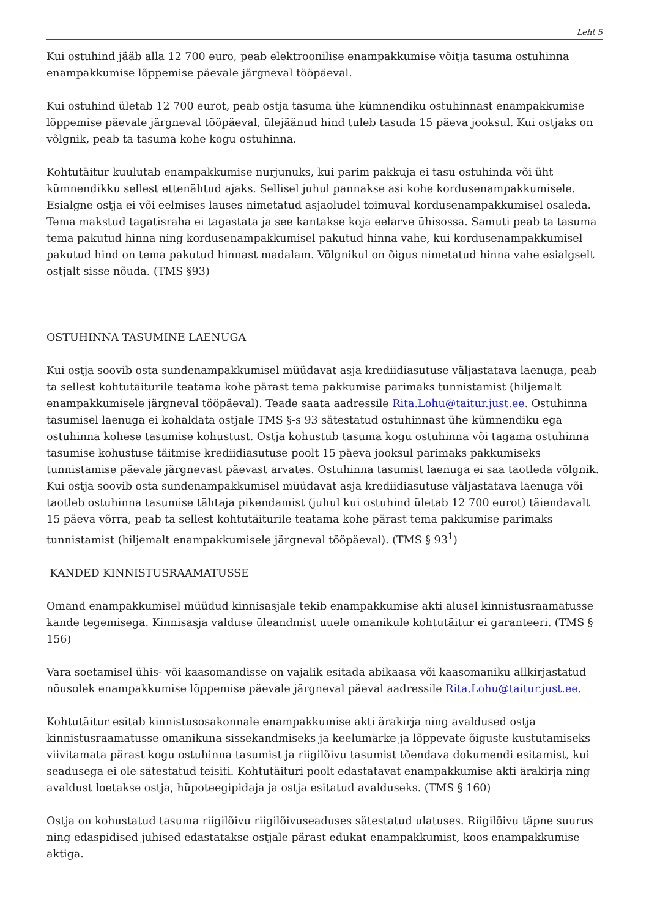Leht 5
Kui ostuhind jääb alla 12 700 euro, peab elektroonilise enampakkumise võitja tasuma ostuhinna enampakkumise lõppemise päevale järgneval tööpäeval.
Kui ostuhind ületab 12 700 eurot, peab ostja tasuma ühe kümnendiku ostuhinnast enampakkumise lõppemise päevale järgneval tööpäeval, ülejäänud hind tuleb tasuda 15 päeva jooksul. Kui ostjaks on võlgnik, peab ta tasuma kohe kogu ostuhinna.
Kohtutäitur kuulutab enampakkumise nurjunuks, kui parim pakkuja ei tasu ostuhinda või üht kümnendikku sellest ettenähtud ajaks. Sellisel juhul pannakse asi kohe kordusenampakkumisele. Esialgne ostja ei või eelmises lauses nimetatud asjaoludel toimuval kordusenampakkumisel osaleda. Tema makstud tagatisraha ei tagastata ja see kantakse koja eelarve ühisossa. Samuti peab ta tasuma tema pakutud hinna ning kordusenampakkumisel pakutud hinna vahe, kui kordusenampakkumisel pakutud hind on tema pakutud hinnast madalam. Võlgnikul on õigus nimetatud hinna vahe esialgselt ostjalt sisse nõuda. (TMS §93)
OSTUHINNA TASUMINE LAENUGA
Kui ostja soovib osta sundenampakkumisel müüdavat asja krediidiasutuse väljastatava laenuga, peab ta sellest kohtutäiturile teatama kohe pärast tema pakkumise parimaks tunnistamist (hiljemalt enampakkumisele järgneval tööpäeval). Teade saata aadressile Rita.Lohu@taitur.just.ee. Ostuhinna tasumisel laenuga ei kohaldata ostjale TMS §-s 93 sätestatud ostuhinnast ühe kümnendiku ega ostuhinna kohese tasumise kohustust. Ostja kohustub tasuma kogu ostuhinna või tagama ostuhinna tasumise kohustuse täitmise krediidiasutuse poolt 15 päeva jooksul parimaks pakkumiseks tunnistamise päevale järgnevast päevast arvates. Ostuhinna tasumist laenuga ei saa taotleda võlgnik. Kui ostja soovib osta sundenampakkumisel müüdavat asja krediidiasutuse väljastatava laenuga või taotleb ostuhinna tasumise tähtaja pikendamist (juhul kui ostuhind ületab 12 700 eurot) täiendavalt 15 päeva võrra, peab ta sellest kohtutäiturile teatama kohe pärast tema pakkumise parimaks tunnistamist (hiljemalt enampakkumisele järgneval tööpäeval). (TMS § 93<sup>1</sup>)
KANDED KINNISTUSRAAMATUSSE
Omand enampakkumisel müüdud kinnisasjale tekib enampakkumise akti alusel kinnistusraamatusse kande tegemisega. Kinnisasja valduse üleandmist uuele omanikule kohtutäitur ei garanteeri. (TMS § 156)
Vara soetamisel ühis- või kaasomandisse on vajalik esitada abikaasa või kaasomaniku allkirjastatud nõusolek enampakkumise lõppemise päevale järgneval päeval aadressile Rita.Lohu@taitur.just.ee.
Kohtutäitur esitab kinnistusosakonnale enampakkumise akti ärakirja ning avaldused ostja kinnistusraamatusse omanikuna sissekandmiseks ja keelumärke ja lõppevate õiguste kustutamiseks viivitamata pärast kogu ostuhinna tasumist ja riigilõivu tasumist tõendava dokumendi esitamist, kui seadusega ei ole sätestatud teisiti. Kohtutäituri poolt edastatavat enampakkumise akti ärakirja ning avaldust loetakse ostja, hüpoteegipidaja ja ostja esitatud avalduseks. (TMS § 160)
Ostja on kohustatud tasuma riigilõivu riigilõivuseaduses sätestatud ulatuses. Riigilõivu täpne suurus ning edaspidised juhised edastatakse ostjale pärast edukat enampakkumist, koos enampakkumise aktiga.